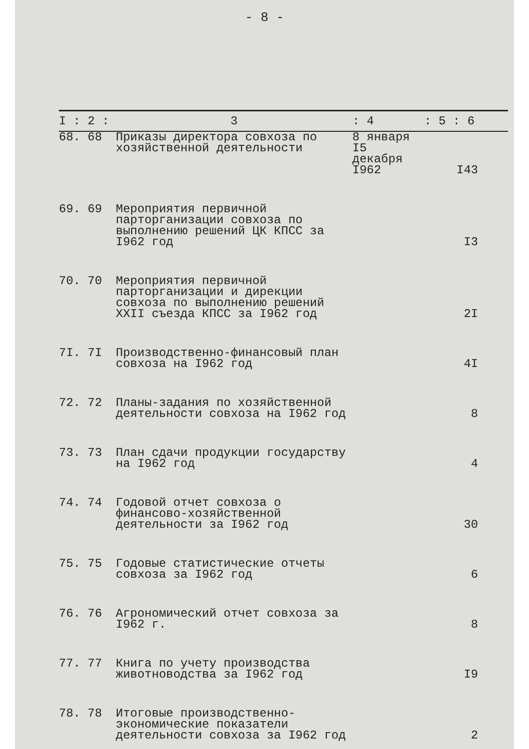- 8 -
| I : 2 : | 3 | : 4 | : 5 : 6 |
| --- | --- | --- | --- |
| 68. 68 | Приказы директора совхоза по хозяйственной деятельности | 8 января I5 декабря I962 | I43 |
| 69. 69 | Мероприятия первичной парторганизации совхоза по выполнению решений ЦК КПСС за I962 год | | I3 |
| 70. 70 | Мероприятия первичной парторганизации и дирекции совхоза по выполнению решений XXII съезда КПСС за I962 год | | 2I |
| 7I. 7I | Производственно-финансовый план совхоза на I962 год | | 4I |
| 72. 72 | Планы-задания по хозяйственной деятельности совхоза на I962 год | | 8 |
| 73. 73 | План сдачи продукции государству на I962 год | | 4 |
| 74. 74 | Годовой отчет совхоза о финансово-хозяйственной деятельности за I962 год | | 30 |
| 75. 75 | Годовые статистические отчеты совхоза за I962 год | | 6 |
| 76. 76 | Агрономический отчет совхоза за I962 г. | | 8 |
| 77. 77 | Книга по учету производства животноводства за I962 год | | I9 |
| 78. 78 | Итоговые производственно-экономические показатели деятельности совхоза за I962 год | | 2 |